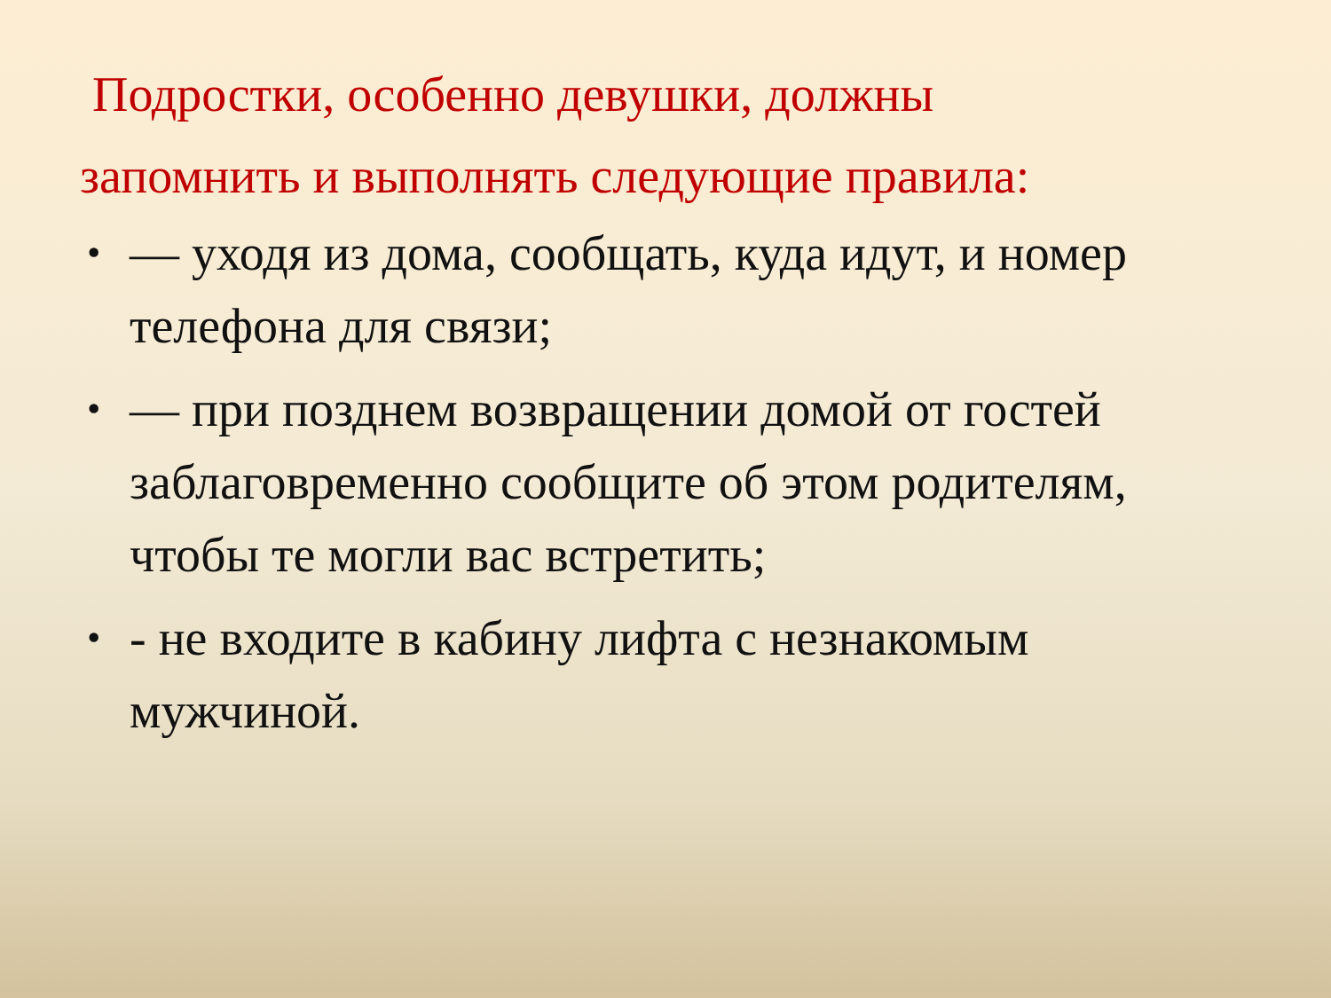Подростки, особенно девушки, должны
запомнить и выполнять следующие правила:
• — уходя из дома, сообщать, куда идут, и номер телефона для связи;
• — при позднем возвращении домой от гостей заблаговременно сообщите об этом родителям, чтобы те могли вас встретить;
• - не входите в кабину лифта с незнакомым мужчиной.